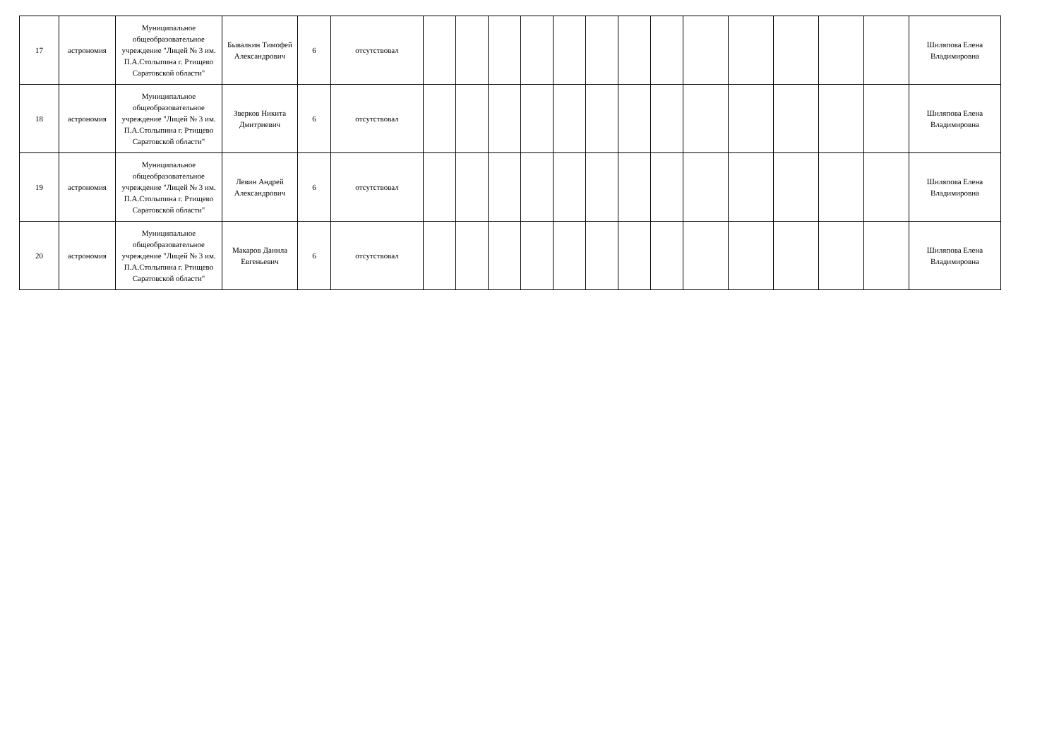| 17 | астрономия | Муниципальное общеобразовательное учреждение "Лицей № 3 им. П.А.Столыпина г. Ртищево Саратовской области" | Бывалкин Тимофей Александрович | 6 | отсутствовал | | | | | | | | | | | | | | Шиляпова Елена Владимировна |
| 18 | астрономия | Муниципальное общеобразовательное учреждение "Лицей № 3 им. П.А.Столыпина г. Ртищево Саратовской области" | Зверков Никита Дмитриевич | 6 | отсутствовал | | | | | | | | | | | | | | Шиляпова Елена Владимировна |
| 19 | астрономия | Муниципальное общеобразовательное учреждение "Лицей № 3 им. П.А.Столыпина г. Ртищево Саратовской области" | Левин Андрей Александрович | 6 | отсутствовал | | | | | | | | | | | | | | Шиляпова Елена Владимировна |
| 20 | астрономия | Муниципальное общеобразовательное учреждение "Лицей № 3 им. П.А.Столыпина г. Ртищево Саратовской области" | Макаров Данила Евгеньевич | 6 | отсутствовал | | | | | | | | | | | | | | Шиляпова Елена Владимировна |